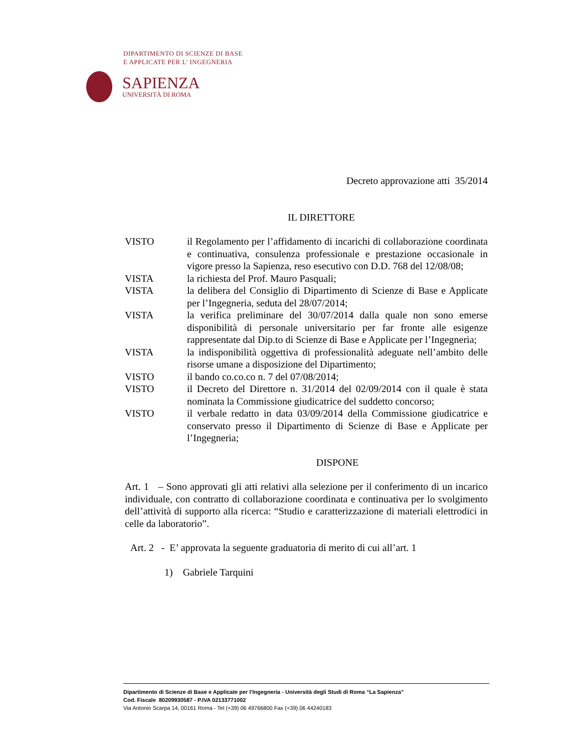DIPARTIMENTO DI SCIENZE DI BASE
E APPLICATE PER L' INGEGNERIA
SAPIENZA
UNIVERSITÀ DI ROMA
Decreto approvazione atti 35/2014
IL DIRETTORE
| VISTO | il Regolamento per l’affidamento di incarichi di collaborazione coordinata e continuativa, consulenza professionale e prestazione occasionale in vigore presso la Sapienza, reso esecutivo con D.D. 768 del 12/08/08; |
| VISTA | la richiesta del Prof. Mauro Pasquali; |
| VISTA | la delibera del Consiglio di Dipartimento di Scienze di Base e Applicate per l’Ingegneria, seduta del 28/07/2014; |
| VISTA | la verifica preliminare del 30/07/2014 dalla quale non sono emerse disponibilità di personale universitario per far fronte alle esigenze rappresentate dal Dip.to di Scienze di Base e Applicate per l’Ingegneria; |
| VISTA | la indisponibilità oggettiva di professionalità adeguate nell’ambito delle risorse umane a disposizione del Dipartimento; |
| VISTO | il bando co.co.co n. 7 del 07/08/2014; |
| VISTO | il Decreto del Direttore n. 31/2014 del 02/09/2014 con il quale è stata nominata la Commissione giudicatrice del suddetto concorso; |
| VISTO | il verbale redatto in data 03/09/2014 della Commissione giudicatrice e conservato presso il Dipartimento di Scienze di Base e Applicate per l’Ingegneria; |
DISPONE
Art. 1 – Sono approvati gli atti relativi alla selezione per il conferimento di un incarico individuale, con contratto di collaborazione coordinata e continuativa per lo svolgimento dell’attività di supporto alla ricerca: “Studio e caratterizzazione di materiali elettrodici in celle da laboratorio”.
Art. 2 - E’ approvata la seguente graduatoria di merito di cui all’art. 1
1) Gabriele Tarquini
Dipartimento di Scienze di Base e Applicate per l’Ingegneria - Università degli Studi di Roma “La Sapienza”
Cod. Fiscale 80209930587 - P.IVA 02133771002
Via Antonio Scarpa 14, 00161 Roma - Tel (+39) 06 49766800 Fax (+39) 06 44240183